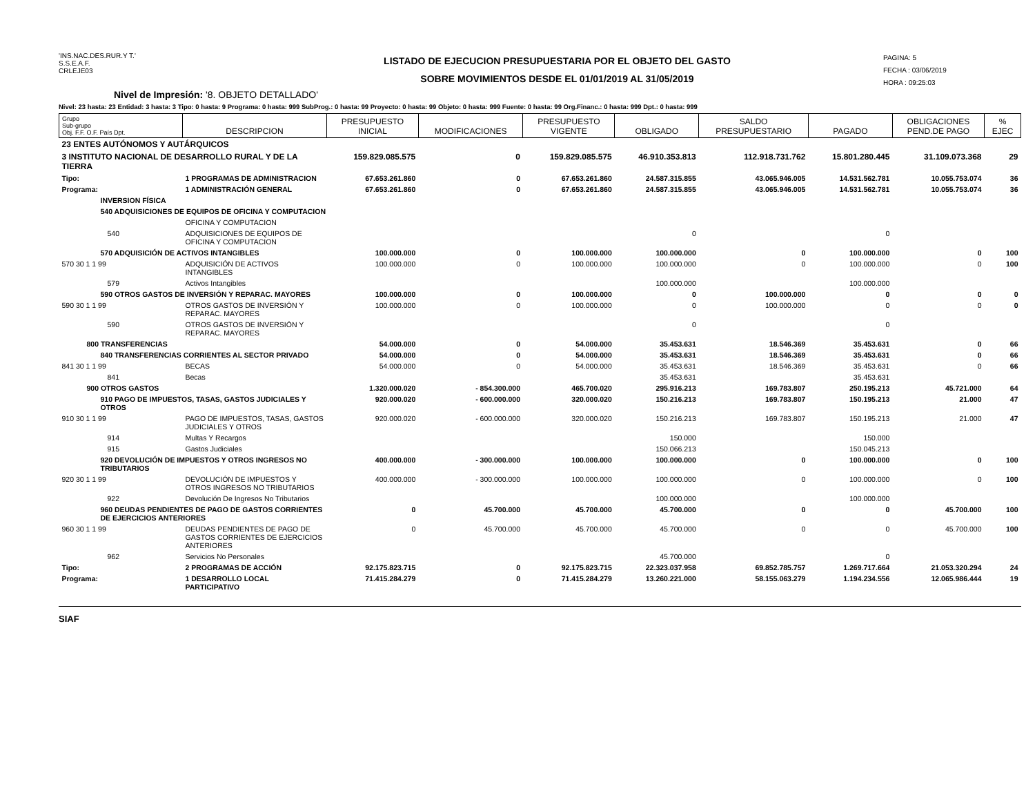'INS.NAC.DES.RUR.Y T.'
S.S.E.A.F.
CRLEJE03
LISTADO DE EJECUCION PRESUPUESTARIA POR EL OBJETO DEL GASTO
SOBRE MOVIMIENTOS DESDE EL 01/01/2019 AL 31/05/2019
PAGINA: 5
FECHA : 03/06/2019
HORA : 09:25:03
Nivel de Impresión: '8. OBJETO DETALLADO'
Nivel: 23 hasta: 23 Entidad: 3 hasta: 3 Tipo: 0 hasta: 9 Programa: 0 hasta: 999 SubProg.: 0 hasta: 99 Proyecto: 0 hasta: 99 Objeto: 0 hasta: 999 Fuente: 0 hasta: 99 Org.Financ.: 0 hasta: 999 Dpt.: 0 hasta: 999
| Grupo Sub-grupo Obj. F.F. O.F. País Dpt. | DESCRIPCION | PRESUPUESTO INICIAL | MODIFICACIONES | PRESUPUESTO VIGENTE | OBLIGADO | SALDO PRESUPUESTARIO | PAGADO | OBLIGACIONES PEND.DE PAGO | % EJEC |
| --- | --- | --- | --- | --- | --- | --- | --- | --- | --- |
| 23 ENTES AUTÓNOMOS Y AUTÁRQUICOS | | | | | | | | | |
| 3 INSTITUTO NACIONAL DE DESARROLLO RURAL Y DE LA TIERRA | | 159.829.085.575 | 0 | 159.829.085.575 | 46.910.353.813 | 112.918.731.762 | 15.801.280.445 | 31.109.073.368 | 29 |
| Tipo: | 1 PROGRAMAS DE ADMINISTRACION | 67.653.261.860 | 0 | 67.653.261.860 | 24.587.315.855 | 43.065.946.005 | 14.531.562.781 | 10.055.753.074 | 36 |
| Programa: | 1 ADMINISTRACIÓN GENERAL | 67.653.261.860 | 0 | 67.653.261.860 | 24.587.315.855 | 43.065.946.005 | 14.531.562.781 | 10.055.753.074 | 36 |
| INVERSION FÍSICA | | | | | | | | | |
| 540 ADQUISICIONES DE EQUIPOS DE OFICINA Y COMPUTACION | | | | | | | | | |
| | OFICINA Y COMPUTACION | | | | | | | | |
| 540 | ADQUISICIONES DE EQUIPOS DE OFICINA Y COMPUTACION | | | | 0 | | 0 | | |
| 570 ADQUISICIÓN DE ACTIVOS INTANGIBLES | | 100.000.000 | 0 | 100.000.000 | 100.000.000 | 0 | 100.000.000 | 0 | 100 |
| 570 30 1 1 99 | ADQUISICIÓN DE ACTIVOS INTANGIBLES | 100.000.000 | 0 | 100.000.000 | 100.000.000 | 0 | 100.000.000 | 0 | 100 |
| 579 | Activos Intangibles | | | | 100.000.000 | | 100.000.000 | | |
| 590 OTROS GASTOS DE INVERSIÓN Y REPARAC. MAYORES | | 100.000.000 | 0 | 100.000.000 | 0 | 100.000.000 | 0 | 0 | 0 |
| 590 30 1 1 99 | OTROS GASTOS DE INVERSIÓN Y REPARAC. MAYORES | 100.000.000 | 0 | 100.000.000 | 0 | 100.000.000 | 0 | 0 | 0 |
| 590 | OTROS GASTOS DE INVERSIÓN Y REPARAC. MAYORES | | | | 0 | | 0 | | |
| 800 TRANSFERENCIAS | | 54.000.000 | 0 | 54.000.000 | 35.453.631 | 18.546.369 | 35.453.631 | 0 | 66 |
| 840 TRANSFERENCIAS CORRIENTES AL SECTOR PRIVADO | | 54.000.000 | 0 | 54.000.000 | 35.453.631 | 18.546.369 | 35.453.631 | 0 | 66 |
| 841 30 1 1 99 | BECAS | 54.000.000 | 0 | 54.000.000 | 35.453.631 | 18.546.369 | 35.453.631 | 0 | 66 |
| 841 | Becas | | | | 35.453.631 | | 35.453.631 | | |
| 900 OTROS GASTOS | | 1.320.000.020 | - 854.300.000 | 465.700.020 | 295.916.213 | 169.783.807 | 250.195.213 | 45.721.000 | 64 |
| 910 PAGO DE IMPUESTOS, TASAS, GASTOS JUDICIALES Y OTROS | | 920.000.020 | - 600.000.000 | 320.000.020 | 150.216.213 | 169.783.807 | 150.195.213 | 21.000 | 47 |
| 910 30 1 1 99 | PAGO DE IMPUESTOS, TASAS, GASTOS JUDICIALES Y OTROS | 920.000.020 | - 600.000.000 | 320.000.020 | 150.216.213 | 169.783.807 | 150.195.213 | 21.000 | 47 |
| 914 | Multas Y Recargos | | | | 150.000 | | 150.000 | | |
| 915 | Gastos Judiciales | | | | 150.066.213 | | 150.045.213 | | |
| 920 DEVOLUCIÓN DE IMPUESTOS Y OTROS INGRESOS NO TRIBUTARIOS | | 400.000.000 | - 300.000.000 | 100.000.000 | 100.000.000 | 0 | 100.000.000 | 0 | 100 |
| 920 30 1 1 99 | DEVOLUCIÓN DE IMPUESTOS Y OTROS INGRESOS NO TRIBUTARIOS | 400.000.000 | - 300.000.000 | 100.000.000 | 100.000.000 | 0 | 100.000.000 | 0 | 100 |
| 922 | Devolución De Ingresos No Tributarios | | | | 100.000.000 | | 100.000.000 | | |
| 960 DEUDAS PENDIENTES DE PAGO DE GASTOS CORRIENTES DE EJERCICIOS ANTERIORES | | 0 | 45.700.000 | 45.700.000 | 45.700.000 | 0 | 0 | 45.700.000 | 100 |
| 960 30 1 1 99 | DEUDAS PENDIENTES DE PAGO DE GASTOS CORRIENTES DE EJERCICIOS ANTERIORES | 0 | 45.700.000 | 45.700.000 | 45.700.000 | 0 | 0 | 45.700.000 | 100 |
| 962 | Servicios No Personales | | | | 45.700.000 | | 0 | | |
| Tipo: | 2 PROGRAMAS DE ACCIÓN | 92.175.823.715 | 0 | 92.175.823.715 | 22.323.037.958 | 69.852.785.757 | 1.269.717.664 | 21.053.320.294 | 24 |
| Programa: | 1 DESARROLLO LOCAL PARTICIPATIVO | 71.415.284.279 | 0 | 71.415.284.279 | 13.260.221.000 | 58.155.063.279 | 1.194.234.556 | 12.065.986.444 | 19 |
SIAF